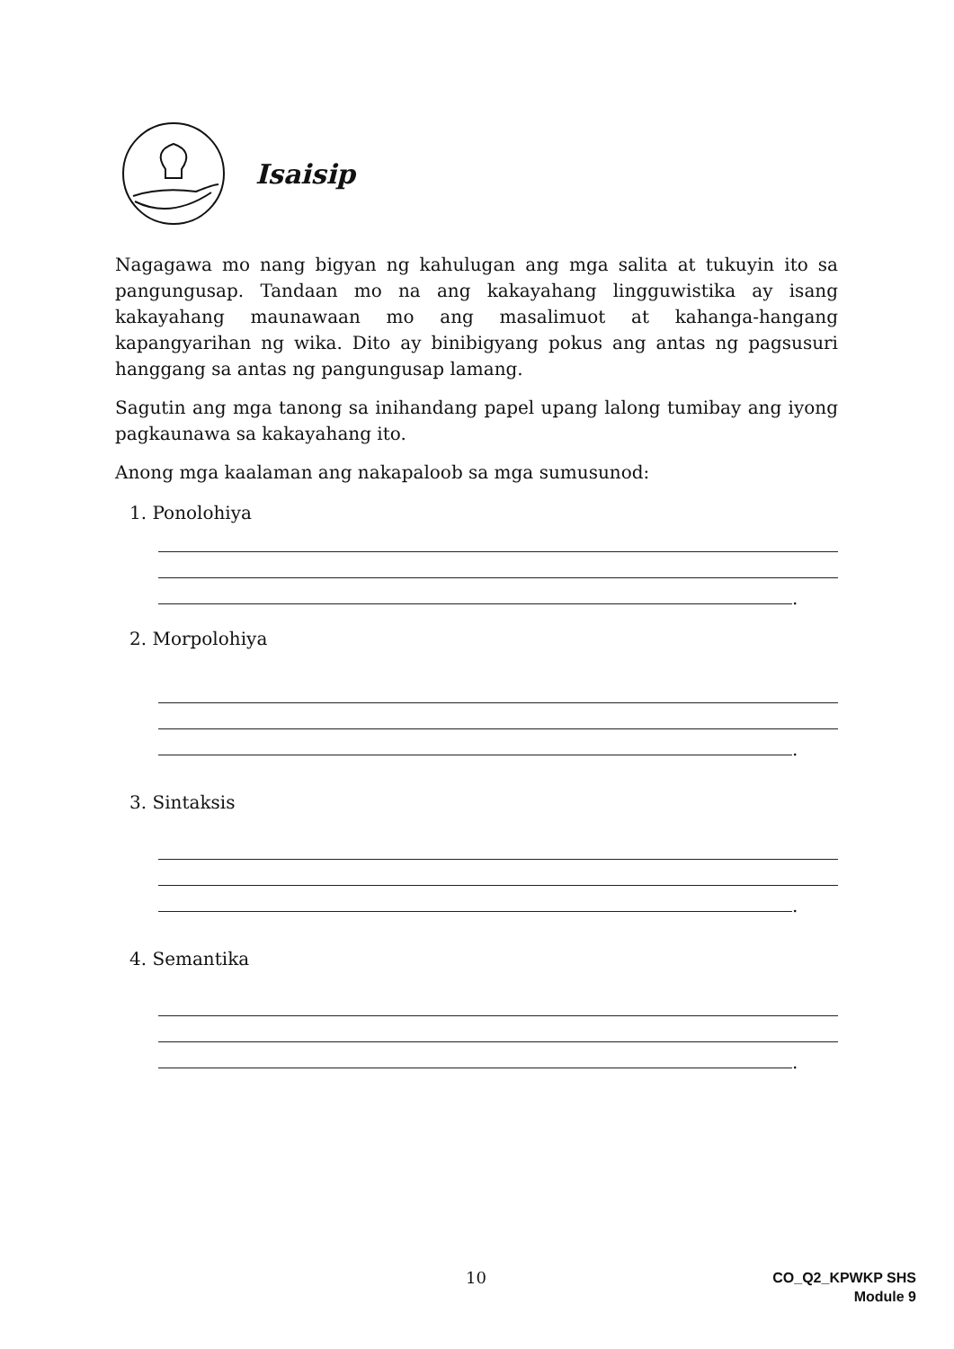Isaisip
Nagagawa mo nang bigyan ng kahulugan ang mga salita at tukuyin ito sa pangungusap. Tandaan mo na ang kakayahang lingguwistika ay isang kakayahang maunawaan mo ang masalimuot at kahanga-hangang kapangyarihan ng wika. Dito ay binibigyang pokus ang antas ng pagsusuri hanggang sa antas ng pangungusap lamang.
Sagutin ang mga tanong sa inihandang papel upang lalong tumibay ang iyong pagkaunawa sa kakayahang ito.
Anong mga kaalaman ang nakapaloob sa mga sumusunod:
1. Ponolohiya
.
2. Morpolohiya
.
3. Sintaksis
.
4. Semantika
.
10
CO_Q2_KPWKP SHS
Module 9